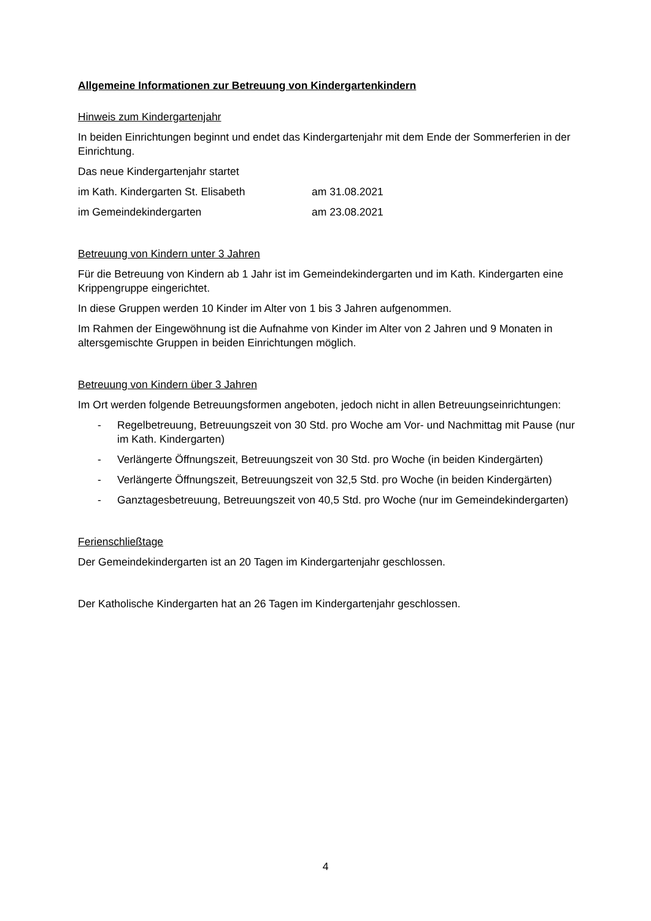Allgemeine Informationen zur Betreuung von Kindergartenkindern
Hinweis zum Kindergartenjahr
In beiden Einrichtungen beginnt und endet das Kindergartenjahr mit dem Ende der Sommerferien in der Einrichtung.
Das neue Kindergartenjahr startet
im Kath. Kindergarten St. Elisabeth am 31.08.2021
im Gemeindekindergarten am 23.08.2021
Betreuung von Kindern unter 3 Jahren
Für die Betreuung von Kindern ab 1 Jahr ist im Gemeindekindergarten und im Kath. Kindergarten eine Krippengruppe eingerichtet.
In diese Gruppen werden 10 Kinder im Alter von 1 bis 3 Jahren aufgenommen.
Im Rahmen der Eingewöhnung ist die Aufnahme von Kinder im Alter von 2 Jahren und 9 Monaten in altersgemischte Gruppen in beiden Einrichtungen möglich.
Betreuung von Kindern über 3 Jahren
Im Ort werden folgende Betreuungsformen angeboten, jedoch nicht in allen Betreuungseinrichtungen:
- Regelbetreuung, Betreuungszeit von 30 Std. pro Woche am Vor- und Nachmittag mit Pause (nur im Kath. Kindergarten)
- Verlängerte Öffnungszeit, Betreuungszeit von 30 Std. pro Woche (in beiden Kindergärten)
- Verlängerte Öffnungszeit, Betreuungszeit von 32,5 Std. pro Woche (in beiden Kindergärten)
- Ganztagesbetreuung, Betreuungszeit von 40,5 Std. pro Woche (nur im Gemeindekindergarten)
Ferienschließtage
Der Gemeindekindergarten ist an 20 Tagen im Kindergartenjahr geschlossen.
Der Katholische Kindergarten hat an 26 Tagen im Kindergartenjahr geschlossen.
4